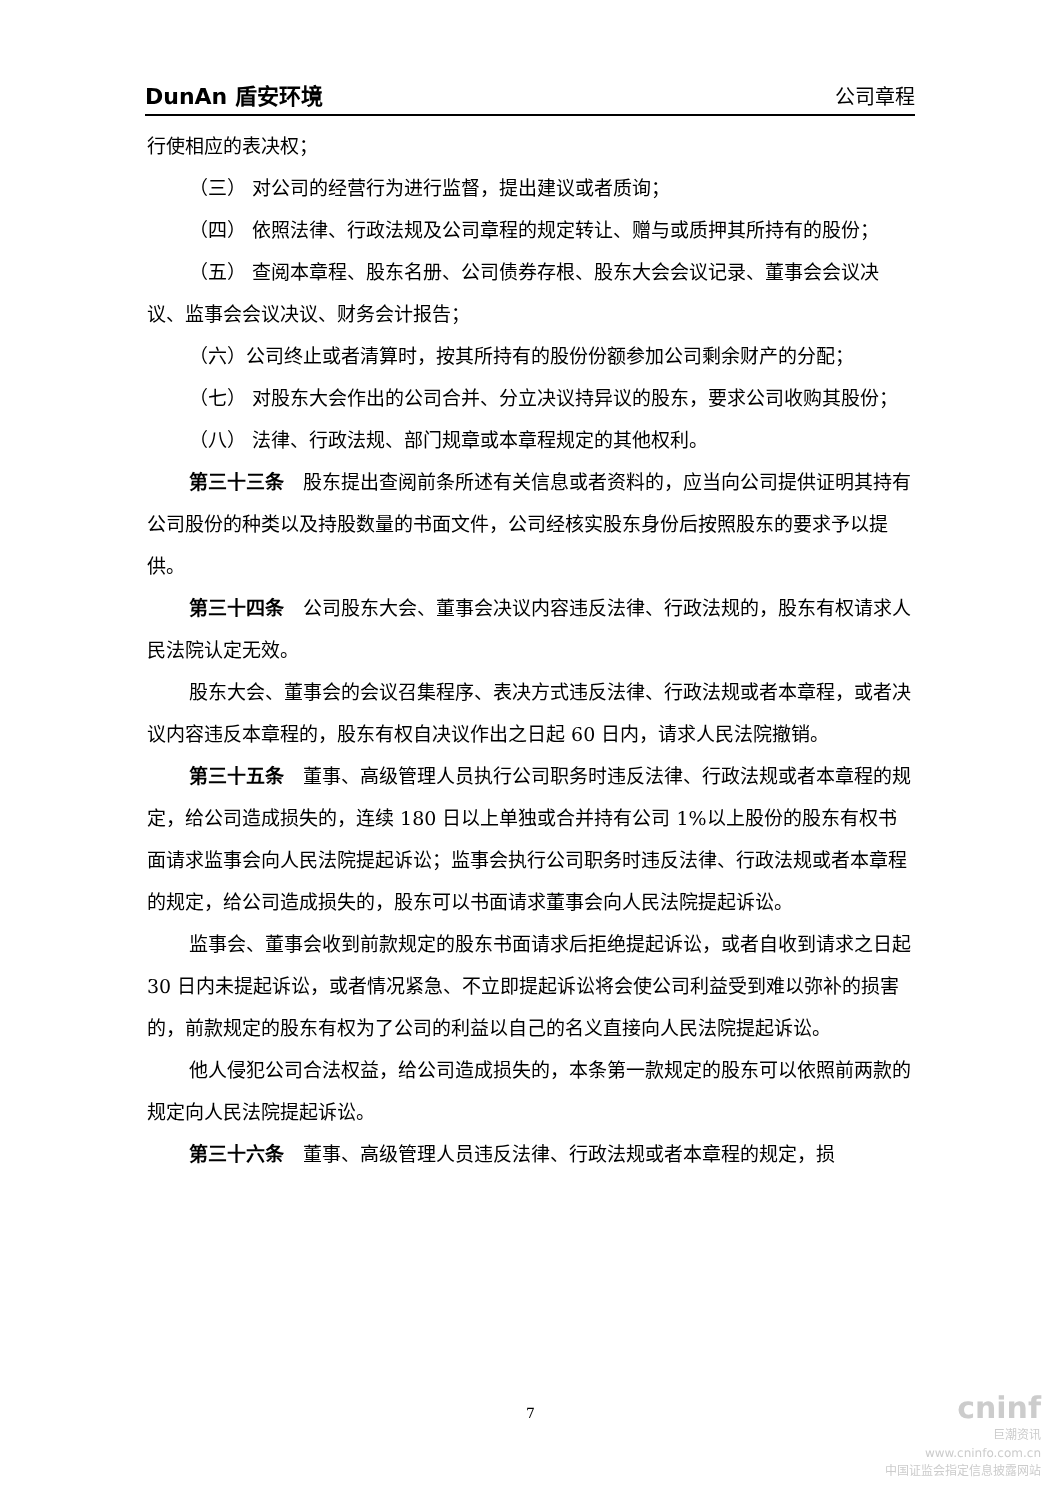DunAn 盾安环境 公司章程
行使相应的表决权；
（三） 对公司的经营行为进行监督，提出建议或者质询；
（四） 依照法律、行政法规及公司章程的规定转让、赠与或质押其所持有的股份；
（五） 查阅本章程、股东名册、公司债券存根、股东大会会议记录、董事会会议决议、监事会会议决议、财务会计报告；
（六）公司终止或者清算时，按其所持有的股份份额参加公司剩余财产的分配；
（七） 对股东大会作出的公司合并、分立决议持异议的股东，要求公司收购其股份；
（八） 法律、行政法规、部门规章或本章程规定的其他权利。
第三十三条　股东提出查阅前条所述有关信息或者资料的，应当向公司提供证明其持有公司股份的种类以及持股数量的书面文件，公司经核实股东身份后按照股东的要求予以提供。
第三十四条　公司股东大会、董事会决议内容违反法律、行政法规的，股东有权请求人民法院认定无效。
股东大会、董事会的会议召集程序、表决方式违反法律、行政法规或者本章程，或者决议内容违反本章程的，股东有权自决议作出之日起 60 日内，请求人民法院撤销。
第三十五条　董事、高级管理人员执行公司职务时违反法律、行政法规或者本章程的规定，给公司造成损失的，连续 180 日以上单独或合并持有公司 1%以上股份的股东有权书面请求监事会向人民法院提起诉讼；监事会执行公司职务时违反法律、行政法规或者本章程的规定，给公司造成损失的，股东可以书面请求董事会向人民法院提起诉讼。
监事会、董事会收到前款规定的股东书面请求后拒绝提起诉讼，或者自收到请求之日起 30 日内未提起诉讼，或者情况紧急、不立即提起诉讼将会使公司利益受到难以弥补的损害的，前款规定的股东有权为了公司的利益以自己的名义直接向人民法院提起诉讼。
他人侵犯公司合法权益，给公司造成损失的，本条第一款规定的股东可以依照前两款的规定向人民法院提起诉讼。
第三十六条　董事、高级管理人员违反法律、行政法规或者本章程的规定，损
7
cninf
巨潮资讯
www.cninfo.com.cn
中国证监会指定信息披露网站